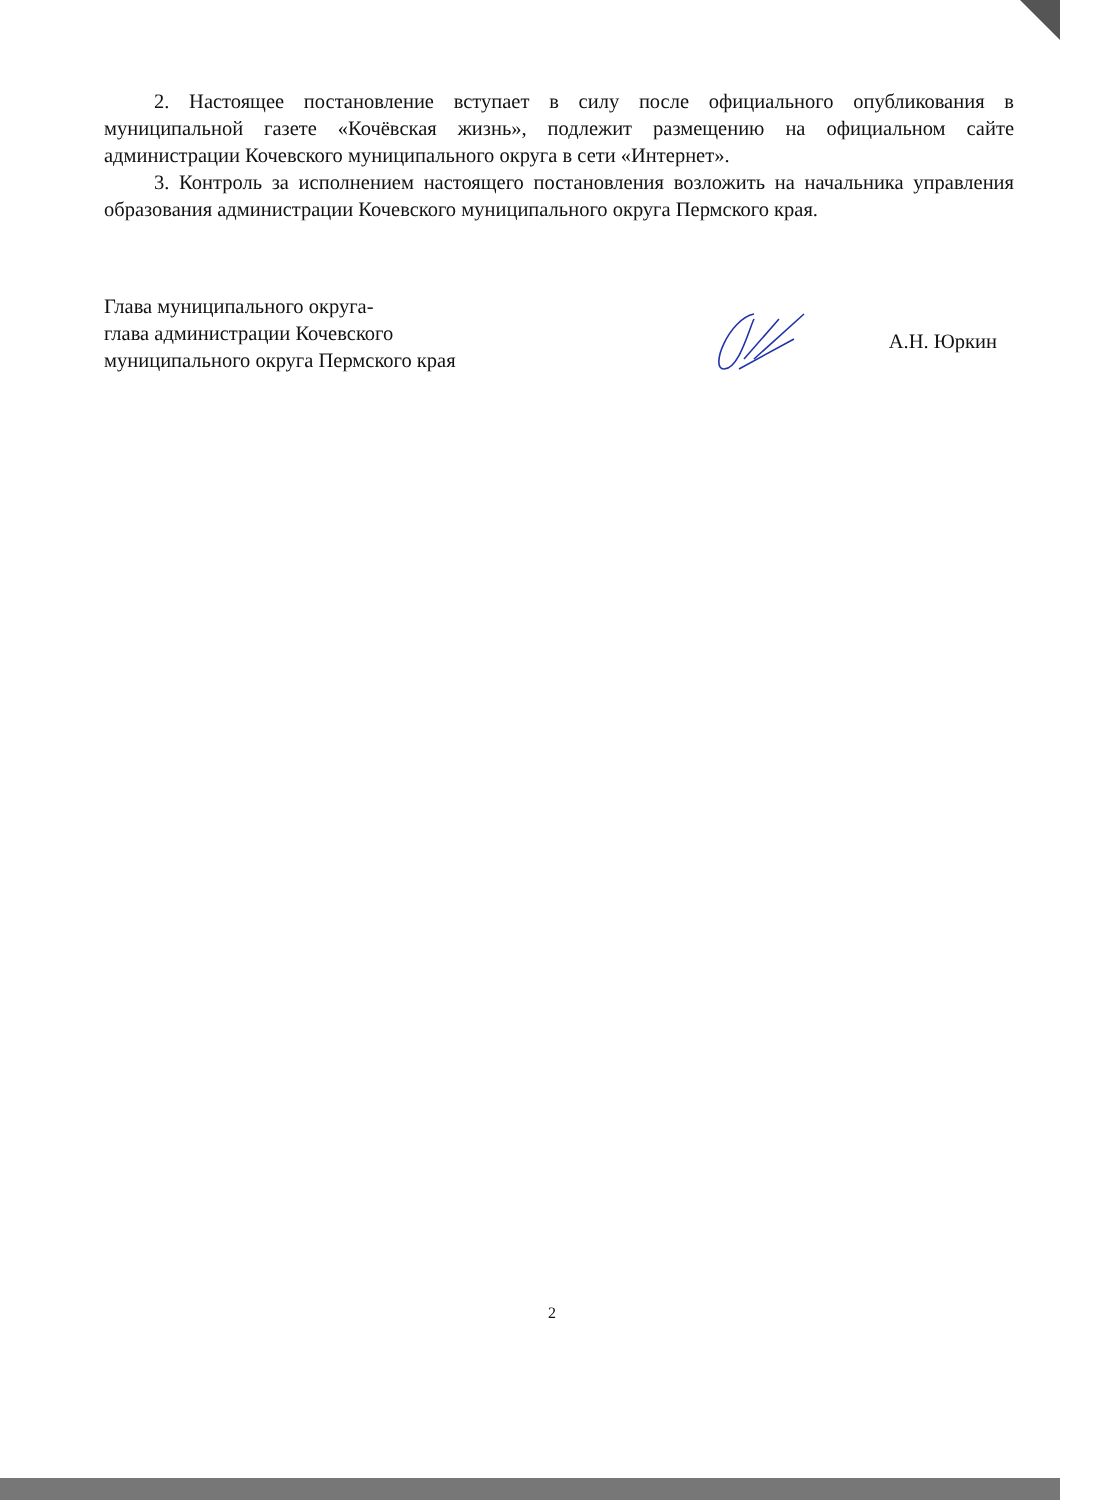2. Настоящее постановление вступает в силу после официального опубликования в муниципальной газете «Кочёвская жизнь», подлежит размещению на официальном сайте администрации Кочевского муниципального округа в сети «Интернет».
3. Контроль за исполнением настоящего постановления возложить на начальника управления образования администрации Кочевского муниципального округа Пермского края.
Глава муниципального округа-
глава администрации Кочевского
муниципального округа Пермского края
А.Н. Юркин
2